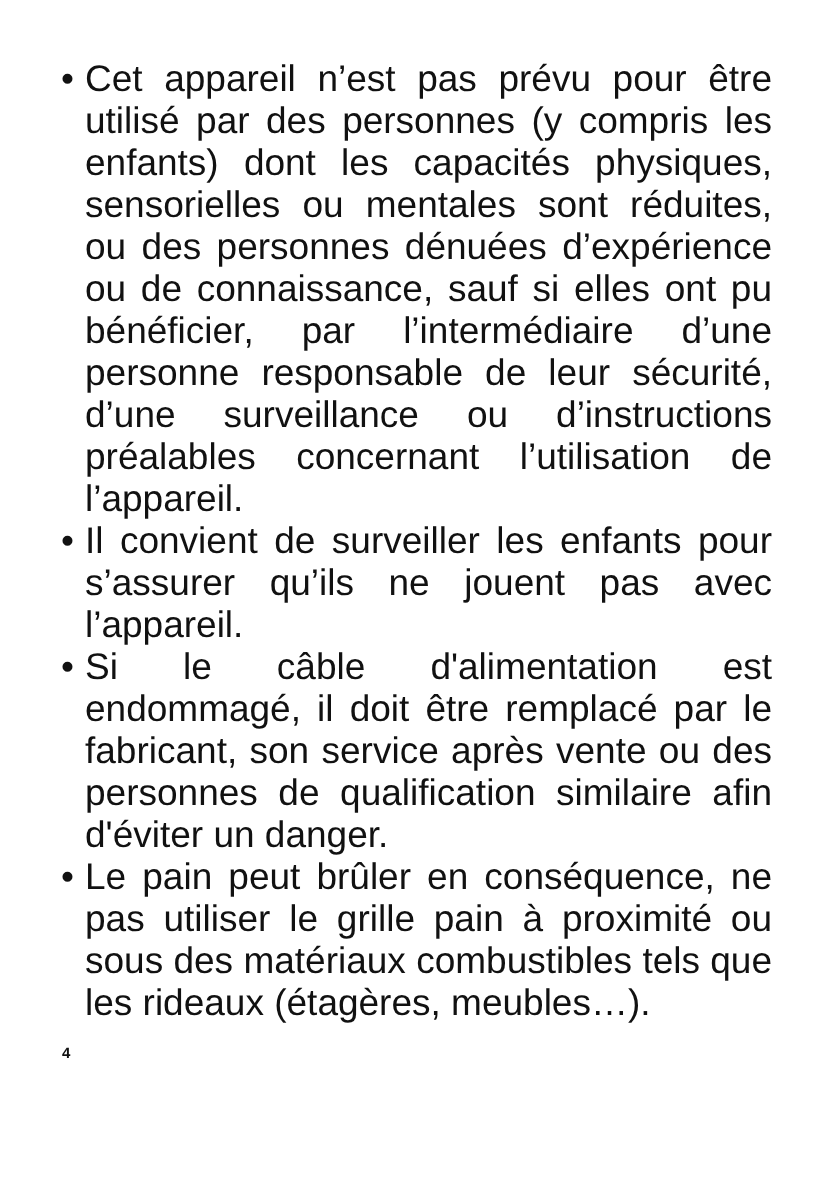• Cet appareil n’est pas prévu pour être utilisé par des personnes (y compris les enfants) dont les capacités physiques, sensorielles ou mentales sont réduites, ou des personnes dénuées d’expérience ou de connaissance, sauf si elles ont pu bénéficier, par l’intermédiaire d’une personne responsable de leur sécurité, d’une surveillance ou d’instructions préalables concernant l’utilisation de l’appareil.
• Il convient de surveiller les enfants pour s’assurer qu’ils ne jouent pas avec l’appareil.
• Si le câble d'alimentation est endommagé, il doit être remplacé par le fabricant, son service après vente ou des personnes de qualification similaire afin d'éviter un danger.
• Le pain peut brûler en conséquence, ne pas utiliser le grille pain à proximité ou sous des matériaux combustibles tels que les rideaux (étagères, meubles…).
4